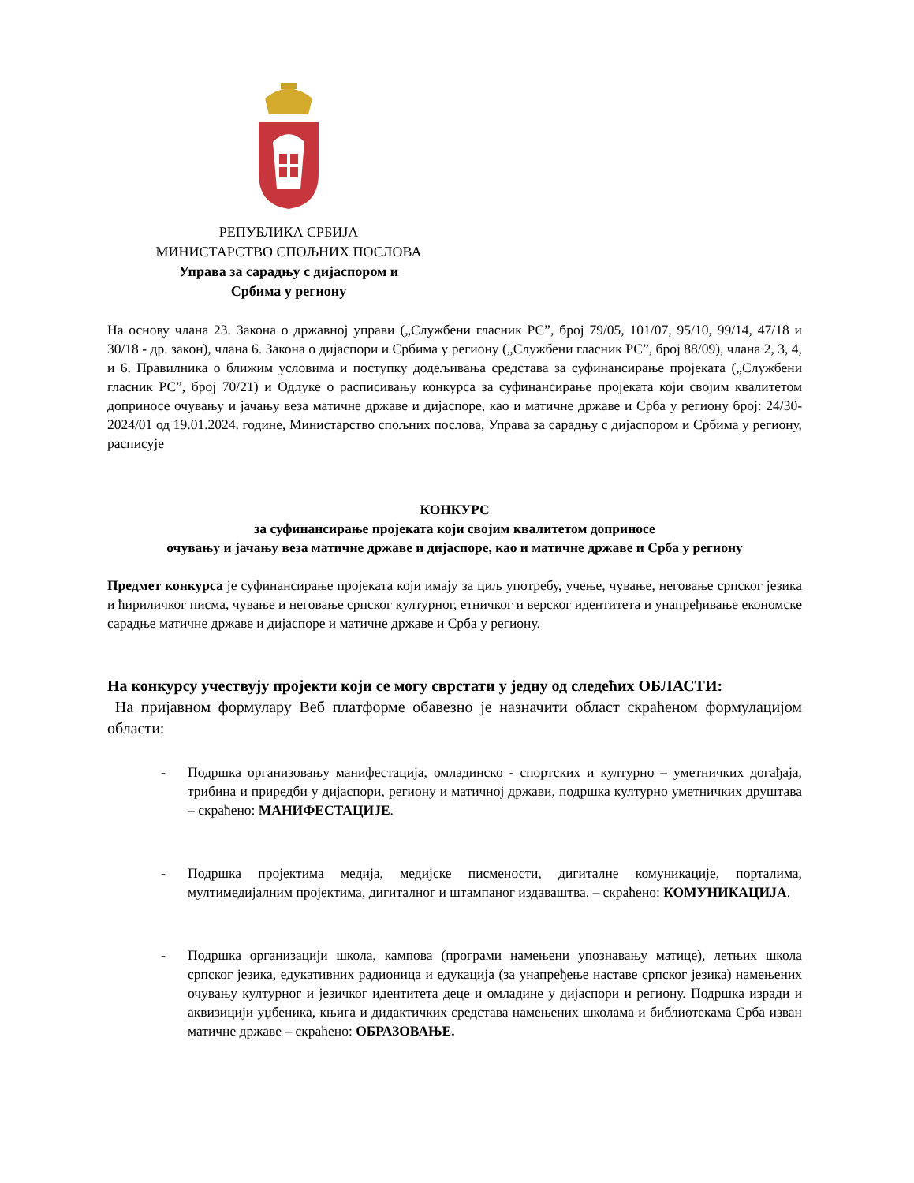РЕПУБЛИКА СРБИЈА
МИНИСТАРСТВО СПОЉНИХ ПОСЛОВА
Управа за сарадњу с дијаспором и
Србима у региону
На основу члана 23. Закона о државној управи („Службени гласник РС”, број 79/05, 101/07, 95/10, 99/14, 47/18 и 30/18 - др. закон), члана 6. Закона о дијаспори и Србима у региону („Службени гласник РС”, број 88/09), члана 2, 3, 4, и 6. Правилника о ближим условима и поступку додељивања средстава за суфинансирање пројеката („Службени гласник РС”, број 70/21) и Одлуке о расписивању конкурса за суфинансирање пројеката који својим квалитетом доприносе очувању и јачању веза матичне државе и дијаспоре, као и матичне државе и Срба у региону број: 24/30-2024/01 од 19.01.2024. године, Министарство спољних послова, Управа за сарадњу с дијаспором и Србима у региону, расписује
КОНКУРС
за суфинансирање пројеката који својим квалитетом доприносе
очувању и јачању веза матичне државе и дијаспоре, као и матичне државе и Срба у региону
Предмет конкурса је суфинансирање пројеката који имају за циљ употребу, учење, чување, неговање српског језика и ћириличког писма, чување и неговање српског културног, етничког и верског идентитета и унапређивање економске сарадње матичне државе и дијаспоре и матичне државе и Срба у региону.
На конкурсу учествују пројекти који се могу сврстати у једну од следећих ОБЛАСТИ:
На пријавном формулару Веб платформе обавезно је назначити област скраћеном формулацијом области:
- Подршка организовању манифестација, омладинско - спортских и културно – уметничких догађаја, трибина и приредби у дијаспори, региону и матичној држави, подршка културно уметничких друштава – скраћено: МАНИФЕСТАЦИЈЕ.
- Подршка пројектима медија, медијске писмености, дигиталне комуникације, порталима, мултимедијалним пројектима, дигиталног и штампаног издаваштва. – скраћено: КОМУНИКАЦИЈА.
- Подршка организацији школа, кампова (програми намењени упознавању матице), летњих школа српског језика, едукативних радионица и едукација (за унапређење наставе српског језика) намењених очувању културног и језичког идентитета деце и омладине у дијаспори и региону. Подршка изради и аквизицији уџбеника, књига и дидактичких средстава намењених школама и библиотекама Срба изван матичне државе – скраћено: ОБРАЗОВАЊЕ.